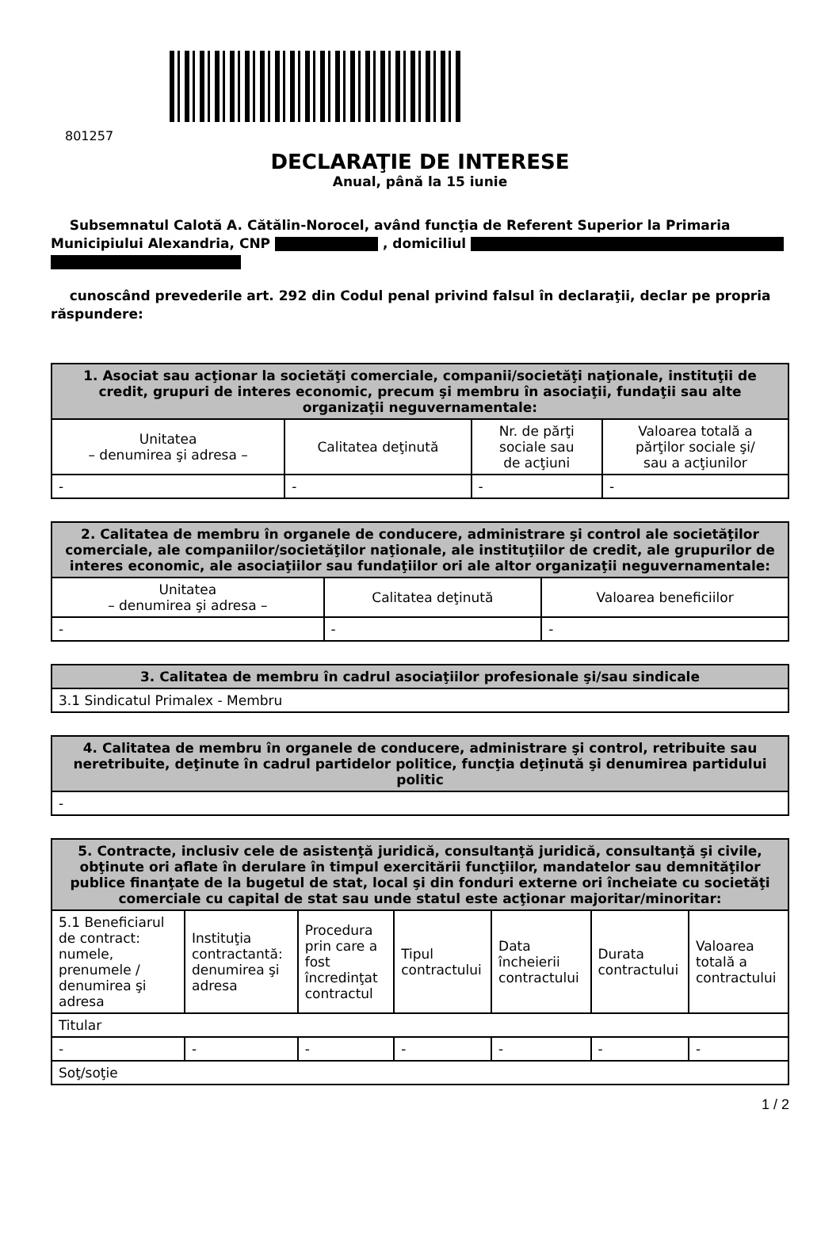801257
DECLARAŢIE DE INTERESE
Anual, până la 15 iunie
Subsemnatul Calotă A. Cătălin-Norocel, având funcţia de Referent Superior la Primaria Municipiului Alexandria, CNP , domiciliul
cunoscând prevederile art. 292 din Codul penal privind falsul în declaraţii, declar pe propria răspundere:
| 1. Asociat sau acţionar la societăţi comerciale, companii/societăţi naţionale, instituţii de credit, grupuri de interes economic, precum şi membru în asociaţii, fundaţii sau alte organizaţii neguvernamentale: | | | |
| --- | --- | --- | --- |
| Unitatea – denumirea şi adresa – | Calitatea deţinută | Nr. de părţi sociale sau de acţiuni | Valoarea totală a părţilor sociale şi/ sau a acţiunilor |
| - | - | - | - |
| 2. Calitatea de membru în organele de conducere, administrare şi control ale societăţilor comerciale, ale companiilor/societăţilor naţionale, ale instituţiilor de credit, ale grupurilor de interes economic, ale asociaţiilor sau fundaţiilor ori ale altor organizaţii neguvernamentale: | | |
| --- | --- | --- |
| Unitatea – denumirea şi adresa – | Calitatea deţinută | Valoarea beneficiilor |
| - | - | - |
| 3. Calitatea de membru în cadrul asociaţiilor profesionale şi/sau sindicale |
| --- |
| 3.1 Sindicatul Primalex - Membru |
| 4. Calitatea de membru în organele de conducere, administrare şi control, retribuite sau neretribuite, deţinute în cadrul partidelor politice, funcţia deţinută şi denumirea partidului politic |
| --- |
| - |
| 5. Contracte, inclusiv cele de asistenţă juridică, consultanţă juridică, consultanţă şi civile, obţinute ori aflate în derulare în timpul exercitării funcţiilor, mandatelor sau demnităţilor publice finanţate de la bugetul de stat, local şi din fonduri externe ori încheiate cu societăţi comerciale cu capital de stat sau unde statul este acţionar majoritar/minoritar: | | | | | | |
| --- | --- | --- | --- | --- | --- | --- |
| 5.1 Beneficiarul de contract: numele, prenumele / denumirea şi adresa | Instituţia contractantă: denumirea şi adresa | Procedura prin care a fost încredinţat contractul | Tipul contractului | Data încheierii contractului | Durata contractului | Valoarea totală a contractului |
| Titular | | | | | | |
| - | - | - | - | - | - | - |
| Soţ/soţie | | | | | | |
1 / 2